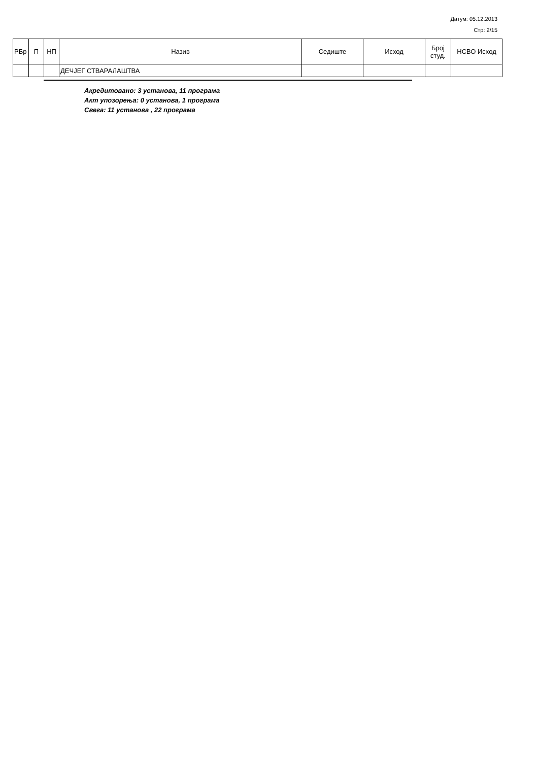Датум: 05.12.2013
Стр: 2/15
| РБр | П | НП | Назив | Седиште | Исход | Број студ. | НСВО Исход |
| --- | --- | --- | --- | --- | --- | --- | --- |
| | | | ДЕЧЈЕГ СТВАРАЛАШТВА | | | | |
Акредитовано: 3 установа, 11 програма
Акт упозорења: 0 установа, 1 програма
Свега: 11 установа , 22 програма